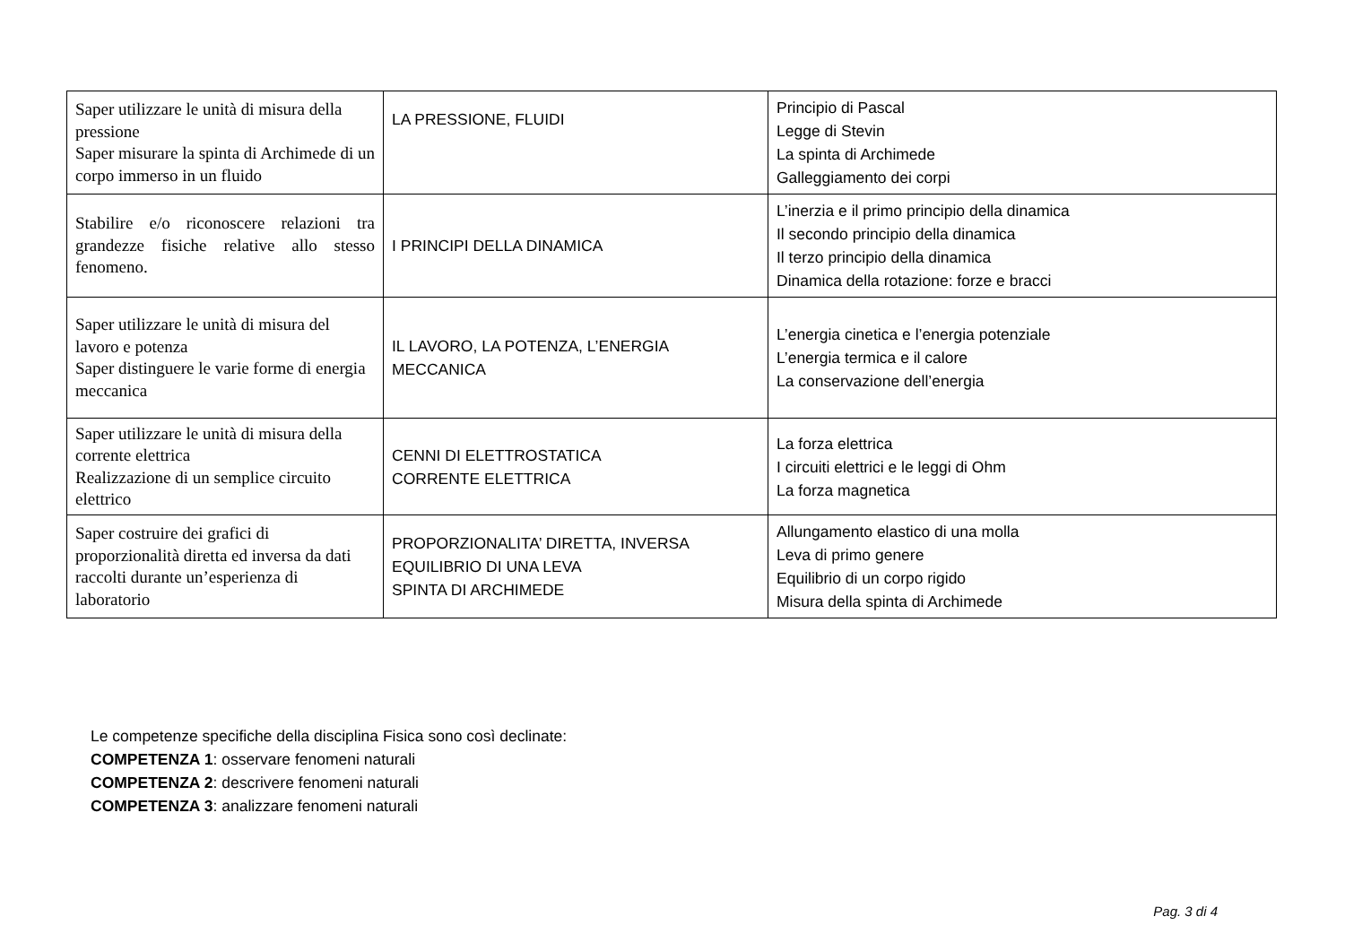| Saper utilizzare le unità di misura della pressione Saper misurare la spinta di Archimede di un corpo immerso in un fluido | LA PRESSIONE, FLUIDI | Principio di Pascal Legge di Stevin La spinta di Archimede Galleggiamento dei corpi |
| Stabilire e/o riconoscere relazioni tra grandezze fisiche relative allo stesso fenomeno. | I PRINCIPI DELLA DINAMICA | L’inerzia e il primo principio della dinamica Il secondo principio della dinamica Il terzo principio della dinamica Dinamica della rotazione: forze e bracci |
| Saper utilizzare le unità di misura del lavoro e potenza Saper distinguere le varie forme di energia meccanica | IL LAVORO, LA POTENZA, L’ENERGIA MECCANICA | L’energia cinetica e l’energia potenziale L’energia termica e il calore La conservazione dell’energia |
| Saper utilizzare le unità di misura della corrente elettrica Realizzazione di un semplice circuito elettrico | CENNI DI ELETTROSTATICA CORRENTE ELETTRICA | La forza elettrica I circuiti elettrici e le leggi di Ohm La forza magnetica |
| Saper costruire dei grafici di proporzionalità diretta ed inversa da dati raccolti durante un’esperienza di laboratorio | PROPORZIONALITA’ DIRETTA, INVERSA EQUILIBRIO DI UNA LEVA SPINTA DI ARCHIMEDE | Allungamento elastico di una molla Leva di primo genere Equilibrio di un corpo rigido Misura della spinta di Archimede |
Le competenze specifiche della disciplina Fisica sono così declinate:
COMPETENZA 1: osservare fenomeni naturali
COMPETENZA 2: descrivere fenomeni naturali
COMPETENZA 3: analizzare fenomeni naturali
Pag. 3 di 4